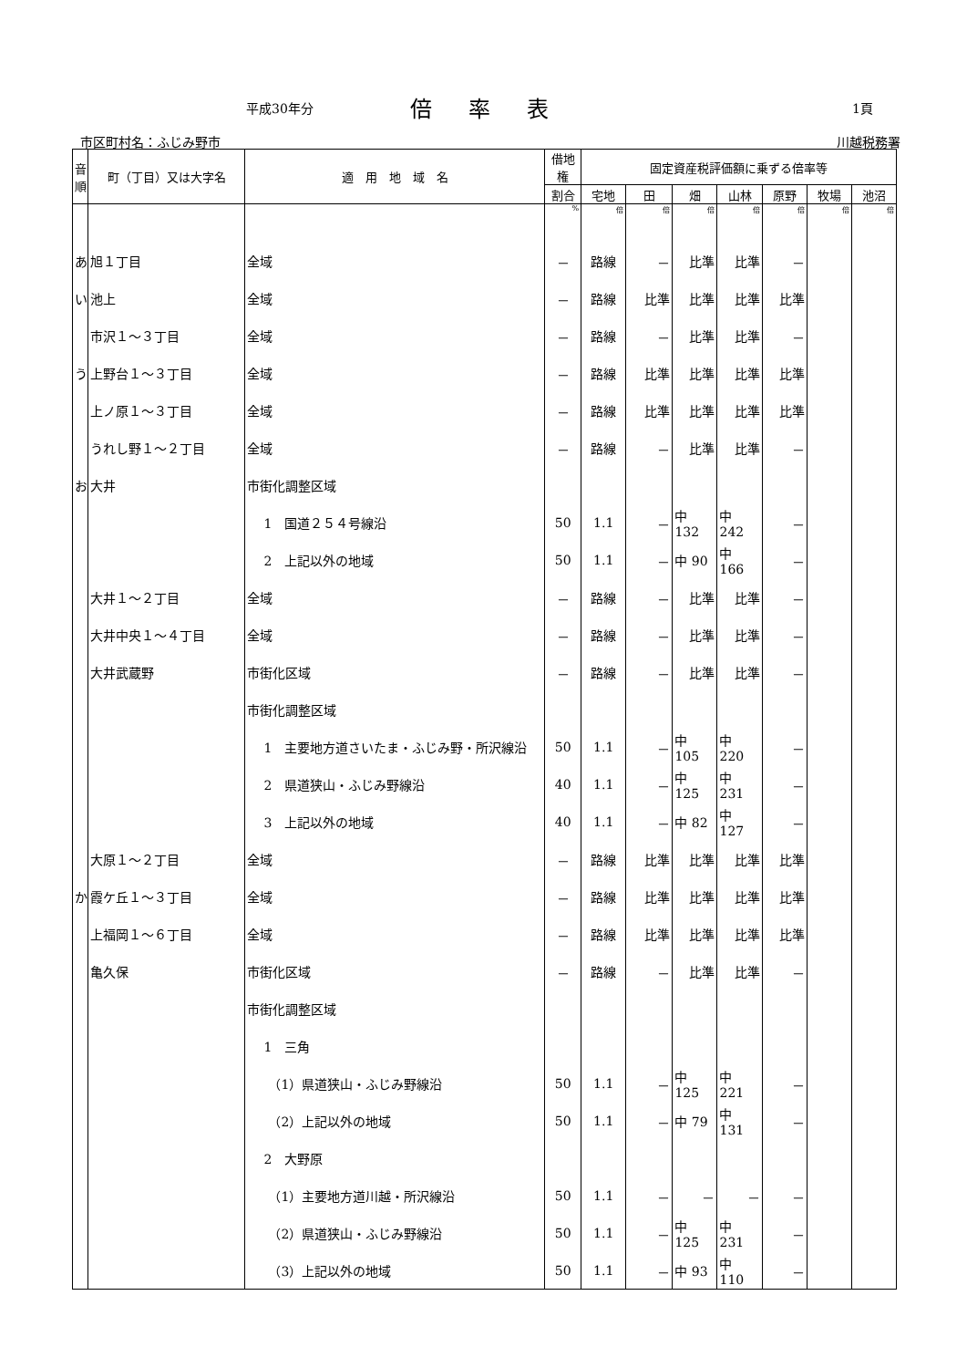平成30年分 倍率表 1頁
市区町村名：ふじみ野市 川越税務署
| 音順 | 町（丁目）又は大字名 | 適 用 地 域 名 | 借地権 | 固定資産税評価額に乗ずる倍率等 | | | | | | |
| --- | --- | --- | --- | --- | --- | --- | --- | --- | --- | --- |
| | | | 割合 | 宅地 | 田 | 畑 | 山林 | 原野 | 牧場 | 池沼 |
| | | | % | 倍 | 倍 | 倍 | 倍 | 倍 | 倍 | 倍 |
| あ | 旭１丁目 | 全域 | － | 路線 | － | 比準 | 比準 | － | | |
| い | 池上 | 全域 | － | 路線 | 比準 | 比準 | 比準 | 比準 | | |
| | 市沢１～３丁目 | 全域 | － | 路線 | － | 比準 | 比準 | － | | |
| う | 上野台１～３丁目 | 全域 | － | 路線 | 比準 | 比準 | 比準 | 比準 | | |
| | 上ノ原１～３丁目 | 全域 | － | 路線 | 比準 | 比準 | 比準 | 比準 | | |
| | うれし野１～２丁目 | 全域 | － | 路線 | － | 比準 | 比準 | － | | |
| お | 大井 | 市街化調整区域 | | | | | | | | |
| | | 1 国道２５４号線沿 | 50 | 1.1 | － | 中 132 | 中 242 | － | | |
| | | 2 上記以外の地域 | 50 | 1.1 | － | 中 90 | 中 166 | － | | |
| | 大井１～２丁目 | 全域 | － | 路線 | － | 比準 | 比準 | － | | |
| | 大井中央１～４丁目 | 全域 | － | 路線 | － | 比準 | 比準 | － | | |
| | 大井武蔵野 | 市街化区域 | － | 路線 | － | 比準 | 比準 | － | | |
| | | 市街化調整区域 | | | | | | | | |
| | | 1 主要地方道さいたま・ふじみ野・所沢線沿 | 50 | 1.1 | － | 中 105 | 中 220 | － | | |
| | | 2 県道狭山・ふじみ野線沿 | 40 | 1.1 | － | 中 125 | 中 231 | － | | |
| | | 3 上記以外の地域 | 40 | 1.1 | － | 中 82 | 中 127 | － | | |
| | 大原１～２丁目 | 全域 | － | 路線 | 比準 | 比準 | 比準 | 比準 | | |
| か | 霞ケ丘１～３丁目 | 全域 | － | 路線 | 比準 | 比準 | 比準 | 比準 | | |
| | 上福岡１～６丁目 | 全域 | － | 路線 | 比準 | 比準 | 比準 | 比準 | | |
| | 亀久保 | 市街化区域 | － | 路線 | － | 比準 | 比準 | － | | |
| | | 市街化調整区域 | | | | | | | | |
| | | 1 三角 | | | | | | | | |
| | | （1）県道狭山・ふじみ野線沿 | 50 | 1.1 | － | 中 125 | 中 221 | － | | |
| | | （2）上記以外の地域 | 50 | 1.1 | － | 中 79 | 中 131 | － | | |
| | | 2 大野原 | | | | | | | | |
| | | （1）主要地方道川越・所沢線沿 | 50 | 1.1 | － | － | － | － | | |
| | | （2）県道狭山・ふじみ野線沿 | 50 | 1.1 | － | 中 125 | 中 231 | － | | |
| | | （3）上記以外の地域 | 50 | 1.1 | － | 中 93 | 中 110 | － | | |